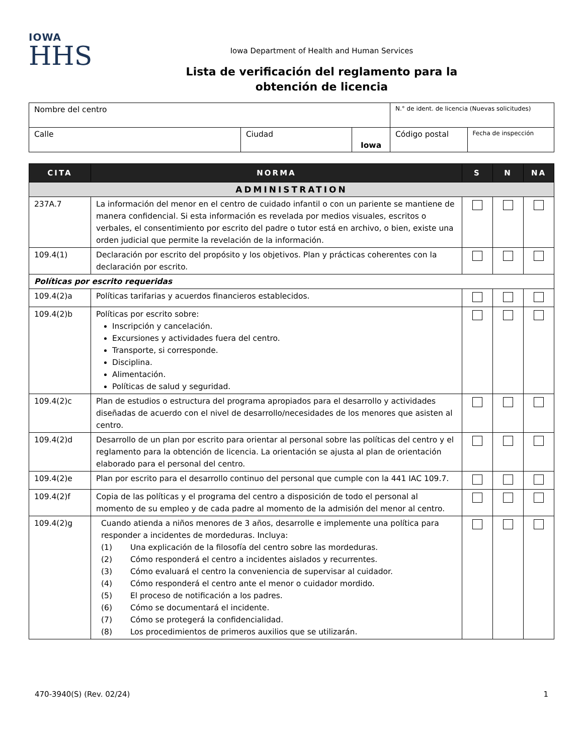IOWA
HHS
Iowa Department of Health and Human Services
Lista de verificación del reglamento para la
obtención de licencia
| Nombre del centro | | | N.° de ident. de licencia (Nuevas solicitudes) | |
| Calle | Ciudad | Iowa | Código postal | Fecha de inspección |
| CITA | NORMA | S | N | NA |
| --- | --- | --- | --- | --- |
| ADMINISTRATION | | | | |
| 237A.7 | La información del menor en el centro de cuidado infantil o con un pariente se mantiene de manera confidencial. Si esta información es revelada por medios visuales, escritos o verbales, el consentimiento por escrito del padre o tutor está en archivo, o bien, existe una orden judicial que permite la revelación de la información. | | | |
| 109.4(1) | Declaración por escrito del propósito y los objetivos. Plan y prácticas coherentes con la declaración por escrito. | | | |
| Políticas por escrito requeridas | | | | |
| 109.4(2)a | Políticas tarifarias y acuerdos financieros establecidos. | | | |
| 109.4(2)b | Políticas por escrito sobre: Inscripción y cancelación. Excursiones y actividades fuera del centro. Transporte, si corresponde. Disciplina. Alimentación. Políticas de salud y seguridad. | | | |
| 109.4(2)c | Plan de estudios o estructura del programa apropiados para el desarrollo y actividades diseñadas de acuerdo con el nivel de desarrollo/necesidades de los menores que asisten al centro. | | | |
| 109.4(2)d | Desarrollo de un plan por escrito para orientar al personal sobre las políticas del centro y el reglamento para la obtención de licencia. La orientación se ajusta al plan de orientación elaborado para el personal del centro. | | | |
| 109.4(2)e | Plan por escrito para el desarrollo continuo del personal que cumple con la 441 IAC 109.7. | | | |
| 109.4(2)f | Copia de las políticas y el programa del centro a disposición de todo el personal al momento de su empleo y de cada padre al momento de la admisión del menor al centro. | | | |
| 109.4(2)g | Cuando atienda a niños menores de 3 años, desarrolle e implemente una política para responder a incidentes de mordeduras. Incluya: (1) Una explicación de la filosofía del centro sobre las mordeduras. (2) Cómo responderá el centro a incidentes aislados y recurrentes. (3) Cómo evaluará el centro la conveniencia de supervisar al cuidador. (4) Cómo responderá el centro ante el menor o cuidador mordido. (5) El proceso de notificación a los padres. (6) Cómo se documentará el incidente. (7) Cómo se protegerá la confidencialidad. (8) Los procedimientos de primeros auxilios que se utilizarán. | | | |
470-3940(S) (Rev. 02/24) 1